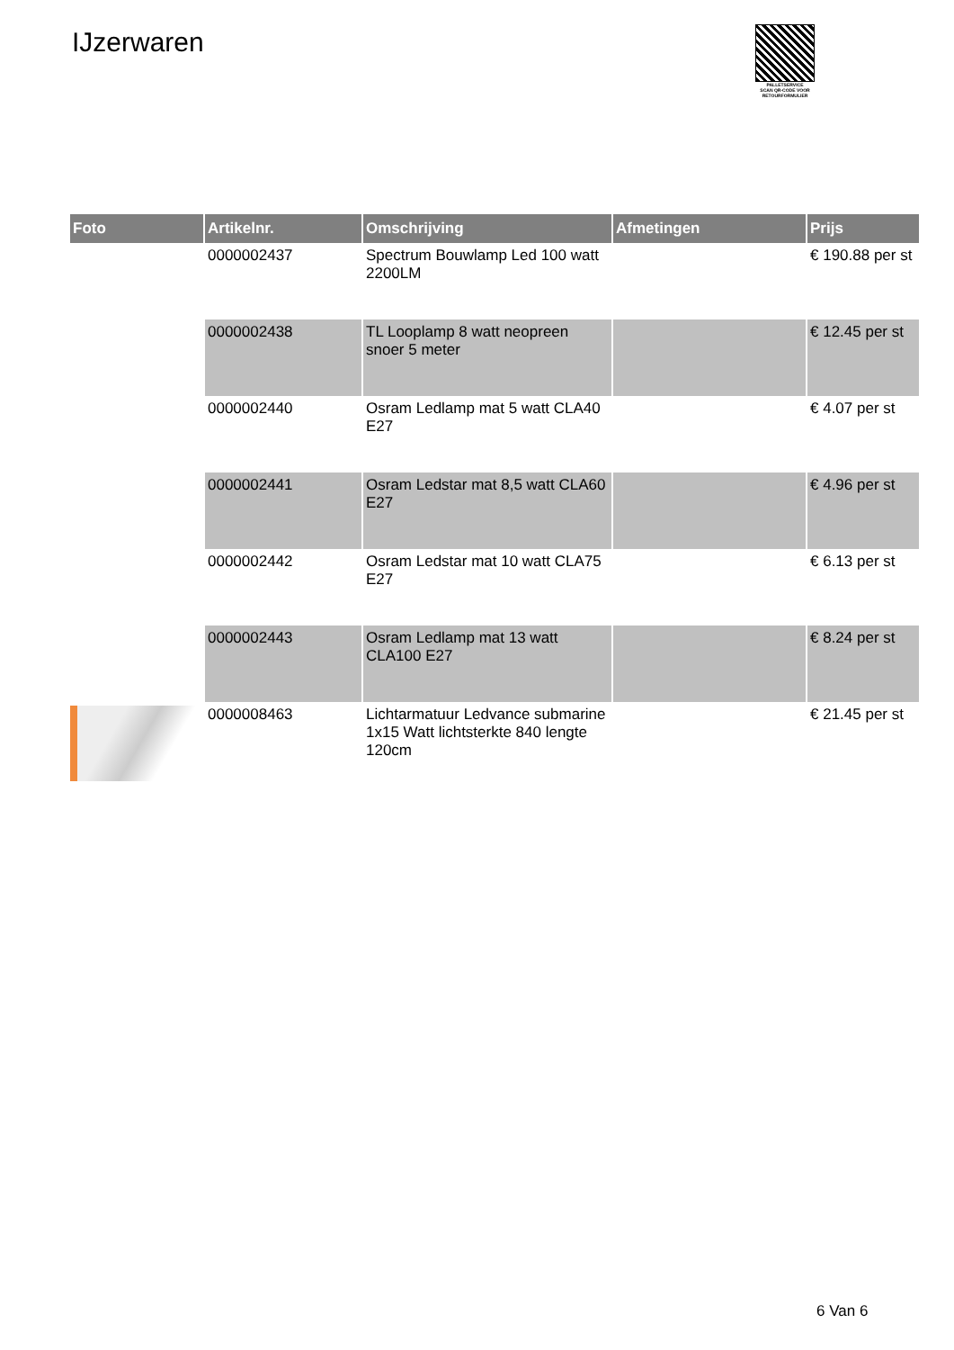IJzerwaren
PALLETSERVICE
SCAN QR-CODE VOOR RETOURFORMULIER
| Foto | Artikelnr. | Omschrijving | Afmetingen | Prijs |
| --- | --- | --- | --- | --- |
| | 0000002437 | Spectrum Bouwlamp Led 100 watt 2200LM | | € 190.88 per st |
| | 0000002438 | TL Looplamp 8 watt neopreen snoer 5 meter | | € 12.45 per st |
| | 0000002440 | Osram Ledlamp mat 5 watt CLA40 E27 | | € 4.07 per st |
| | 0000002441 | Osram Ledstar mat 8,5 watt CLA60 E27 | | € 4.96 per st |
| | 0000002442 | Osram Ledstar mat 10 watt CLA75 E27 | | € 6.13 per st |
| | 0000002443 | Osram Ledlamp mat 13 watt CLA100 E27 | | € 8.24 per st |
| | 0000008463 | Lichtarmatuur Ledvance submarine 1x15 Watt lichtsterkte 840 lengte 120cm | | € 21.45 per st |
6 Van 6